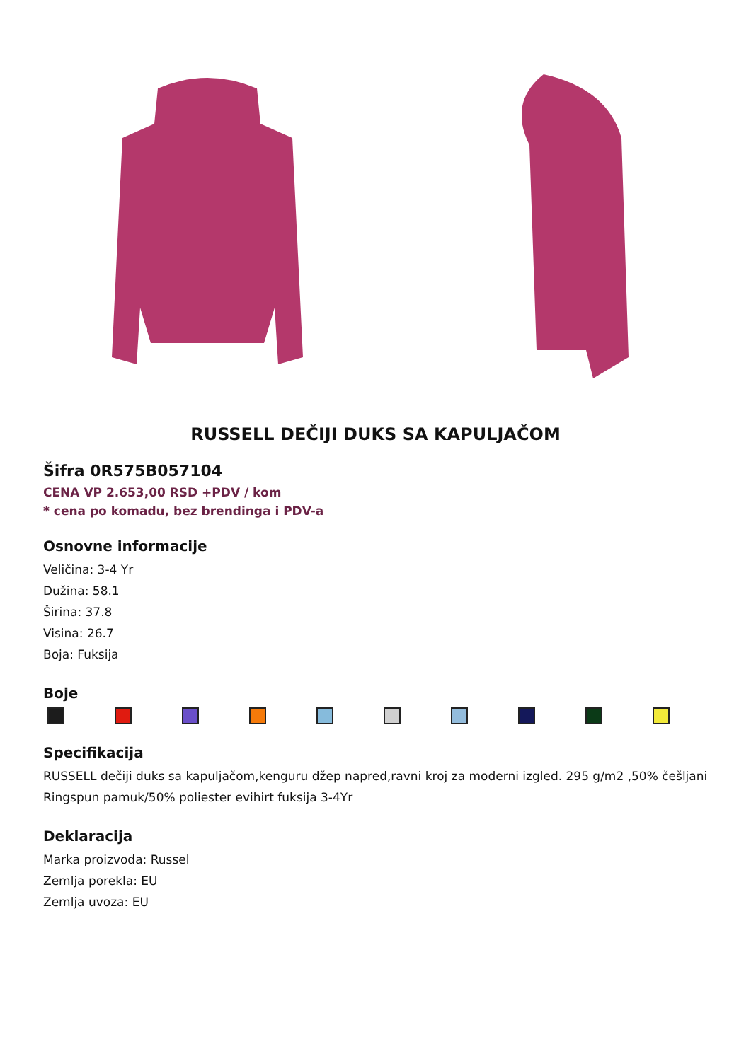RUSSELL DEČIJI DUKS SA KAPULJAČOM
Šifra 0R575B057104
CENA VP 2.653,00 RSD +PDV / kom
* cena po komadu, bez brendinga i PDV-a
Osnovne informacije
Veličina: 3-4 Yr
Dužina: 58.1
Širina: 37.8
Visina: 26.7
Boja: Fuksija
Boje
Specifikacija
RUSSELL dečiji duks sa kapuljačom,kenguru džep napred,ravni kroj za moderni izgled. 295 g/m2 ,50% češljani Ringspun pamuk/50% poliester evihirt fuksija 3-4Yr
Deklaracija
Marka proizvoda: Russel
Zemlja porekla: EU
Zemlja uvoza: EU